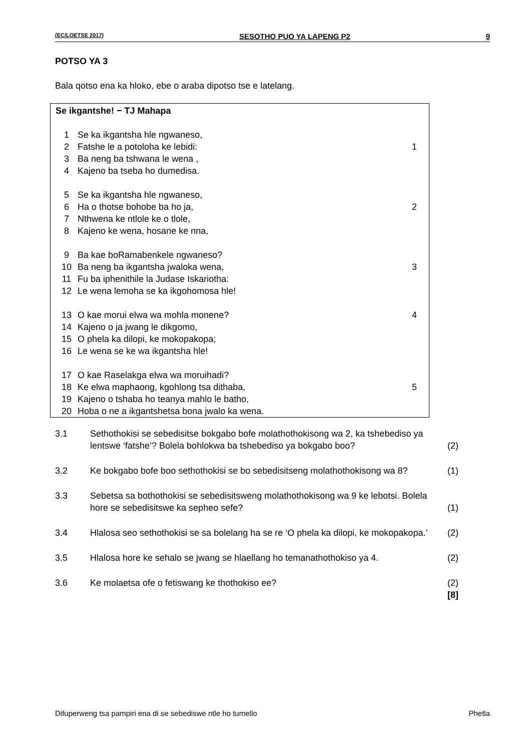(EC/LOETSE 2017) SESOTHO PUO YA LAPENG P2 9
POTSO YA 3
Bala qotso ena ka hloko, ebe o araba dipotso tse e latelang.
| Se ikgantshe! − TJ Mahapa | | |
| 1 | Se ka ikgantsha hle ngwaneso, | |
| 2 | Fatshe le a potoloha ke lebidi: | 1 |
| 3 | Ba neng ba tshwana le wena , | |
| 4 | Kajeno ba tseba ho dumedisa. | |
| 5 | Se ka ikgantsha hle ngwaneso, | |
| 6 | Ha o thotse bohobe ba ho ja, | 2 |
| 7 | Nthwena ke ntlole ke o tlole, | |
| 8 | Kajeno ke wena, hosane ke nna, | |
| 9 | Ba kae boRamabenkele ngwaneso? | |
| 10 | Ba neng ba ikgantsha jwaloka wena, | 3 |
| 11 | Fu ba iphenithile la Judase Iskariotha: | |
| 12 | Le wena lemoha se ka ikgohomosa hle! | |
| 13 | O kae morui elwa wa mohla monene? | 4 |
| 14 | Kajeno o ja jwang le dikgomo, | |
| 15 | O phela ka dilopi, ke mokopakopa; | |
| 16 | Le wena se ke wa ikgantsha hle! | |
| 17 | O kae Raselakga elwa wa moruihadi? | |
| 18 | Ke elwa maphaong, kgohlong tsa dithaba, | 5 |
| 19 | Kajeno o tshaba ho teanya mahlo le batho, | |
| 20 | Hoba o ne a ikgantshetsa bona jwalo ka wena. | |
| 3.1 | Sethothokisi se sebedisitse bokgabo bofe molathothokisong wa 2, ka tshebediso ya lentswe ‘fatshe’? Bolela bohlokwa ba tshebediso ya bokgabo boo? | (2) |
| 3.2 | Ke bokgabo bofe boo sethothokisi se bo sebedisitseng molathothokisong wa 8? | (1) |
| 3.3 | Sebetsa sa bothothokisi se sebedisitsweng molathothokisong wa 9 ke lebotsi. Bolela hore se sebedisitswe ka sepheo sefe? | (1) |
| 3.4 | Hlalosa seo sethothokisi se sa bolelang ha se re ‘O phela ka dilopi, ke mokopakopa.’ | (2) |
| 3.5 | Hlalosa hore ke sehalo se jwang se hlaellang ho temanathothokiso ya 4. | (2) |
| 3.6 | Ke molaetsa ofe o fetiswang ke thothokiso ee? | (2) [8] |
Difuperweng tsa pampiri ena di se sebediswe ntle ho tumello Phetla